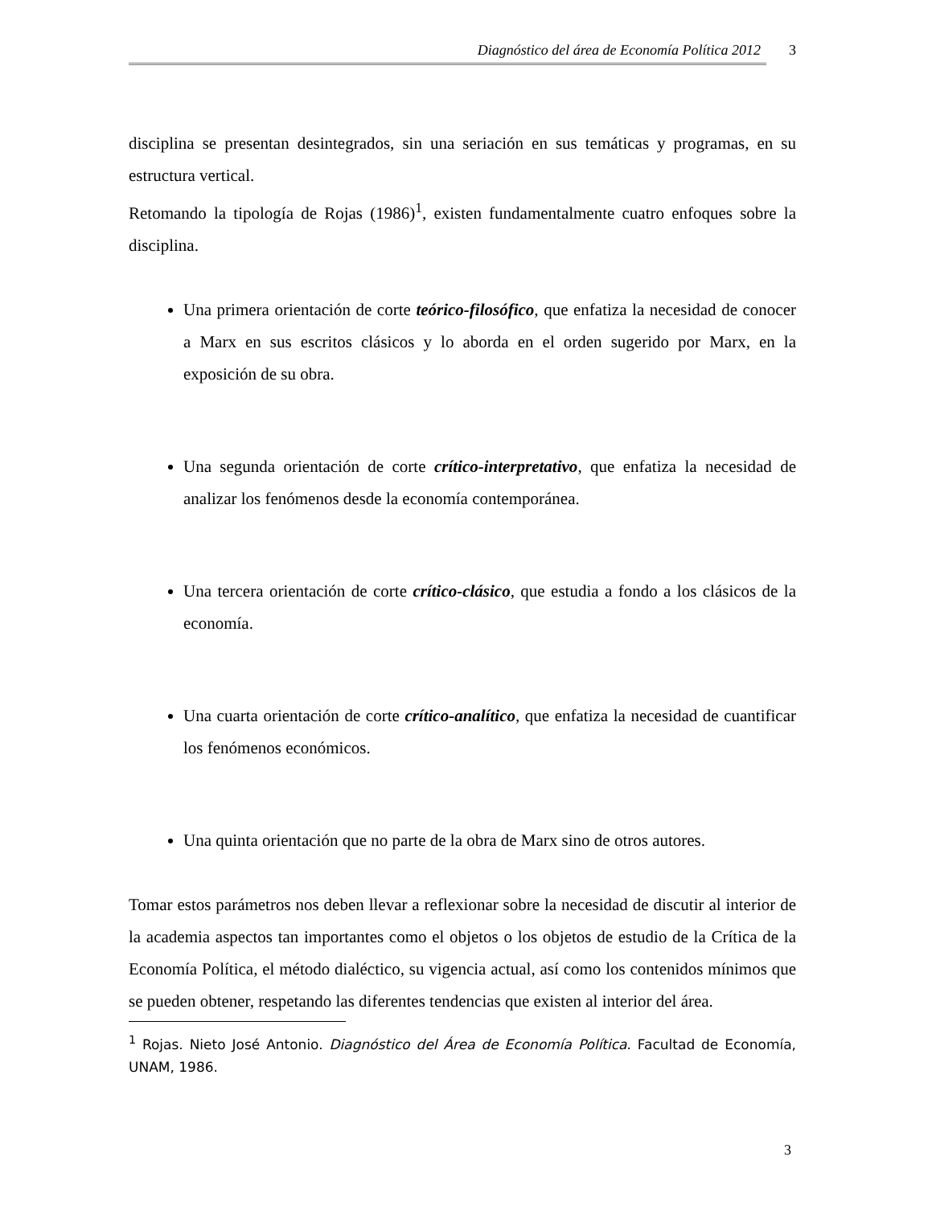Diagnóstico del área de Economía Política 2012 3
disciplina se presentan desintegrados, sin una seriación en sus temáticas y programas, en su estructura vertical.
Retomando la tipología de Rojas (1986)<sup>1</sup>, existen fundamentalmente cuatro enfoques sobre la disciplina.
Una primera orientación de corte teórico-filosófico, que enfatiza la necesidad de conocer a Marx en sus escritos clásicos y lo aborda en el orden sugerido por Marx, en la exposición de su obra.
Una segunda orientación de corte crítico-interpretativo, que enfatiza la necesidad de analizar los fenómenos desde la economía contemporánea.
Una tercera orientación de corte crítico-clásico, que estudia a fondo a los clásicos de la economía.
Una cuarta orientación de corte crítico-analítico, que enfatiza la necesidad de cuantificar los fenómenos económicos.
Una quinta orientación que no parte de la obra de Marx sino de otros autores.
Tomar estos parámetros nos deben llevar a reflexionar sobre la necesidad de discutir al interior de la academia aspectos tan importantes como el objetos o los objetos de estudio de la Crítica de la Economía Política, el método dialéctico, su vigencia actual, así como los contenidos mínimos que se pueden obtener, respetando las diferentes tendencias que existen al interior del área.
<sup>1</sup> Rojas. Nieto José Antonio. Diagnóstico del Área de Economía Política. Facultad de Economía, UNAM, 1986.
3